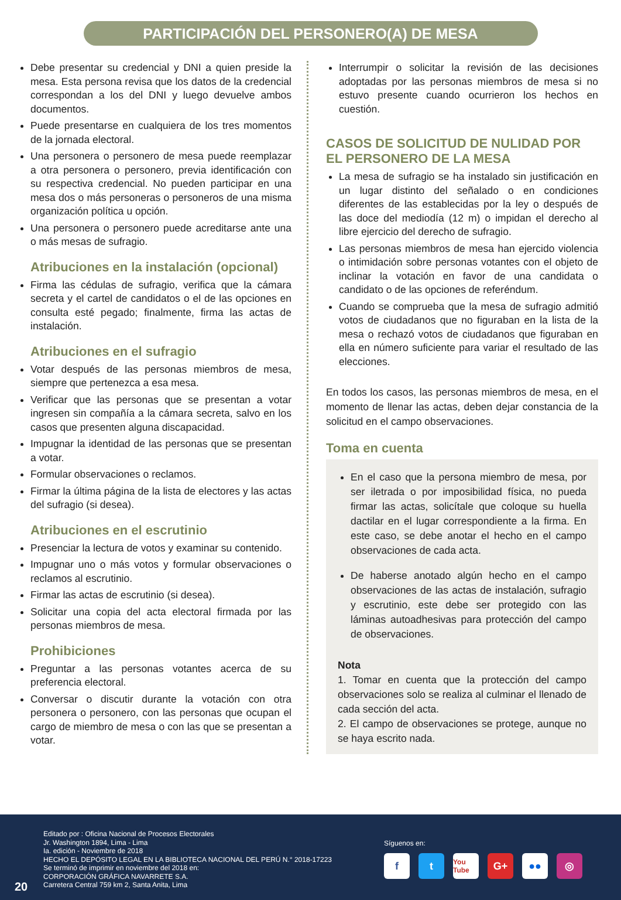PARTICIPACIÓN DEL PERSONERO(A) DE MESA
Debe presentar su credencial y DNI a quien preside la mesa. Esta persona revisa que los datos de la credencial correspondan a los del DNI y luego devuelve ambos documentos.
Puede presentarse en cualquiera de los tres momentos de la jornada electoral.
Una personera o personero de mesa puede reemplazar a otra personera o personero, previa identificación con su respectiva credencial. No pueden participar en una mesa dos o más personeras o personeros de una misma organización política u opción.
Una personera o personero puede acreditarse ante una o más mesas de sufragio.
Atribuciones en la instalación (opcional)
Firma las cédulas de sufragio, verifica que la cámara secreta y el cartel de candidatos o el de las opciones en consulta esté pegado; finalmente, firma las actas de instalación.
Atribuciones en el sufragio
Votar después de las personas miembros de mesa, siempre que pertenezca a esa mesa.
Verificar que las personas que se presentan a votar ingresen sin compañía a la cámara secreta, salvo en los casos que presenten alguna discapacidad.
Impugnar la identidad de las personas que se presentan a votar.
Formular observaciones o reclamos.
Firmar la última página de la lista de electores y las actas del sufragio (si desea).
Atribuciones en el escrutinio
Presenciar la lectura de votos y examinar su contenido.
Impugnar uno o más votos y formular observaciones o reclamos al escrutinio.
Firmar las actas de escrutinio (si desea).
Solicitar una copia del acta electoral firmada por las personas miembros de mesa.
Prohibiciones
Preguntar a las personas votantes acerca de su preferencia electoral.
Conversar o discutir durante la votación con otra personera o personero, con las personas que ocupan el cargo de miembro de mesa o con las que se presentan a votar.
Interrumpir o solicitar la revisión de las decisiones adoptadas por las personas miembros de mesa si no estuvo presente cuando ocurrieron los hechos en cuestión.
CASOS DE SOLICITUD DE NULIDAD POR EL PERSONERO DE LA MESA
La mesa de sufragio se ha instalado sin justificación en un lugar distinto del señalado o en condiciones diferentes de las establecidas por la ley o después de las doce del mediodía (12 m) o impidan el derecho al libre ejercicio del derecho de sufragio.
Las personas miembros de mesa han ejercido violencia o intimidación sobre personas votantes con el objeto de inclinar la votación en favor de una candidata o candidato o de las opciones de referéndum.
Cuando se comprueba que la mesa de sufragio admitió votos de ciudadanos que no figuraban en la lista de la mesa o rechazó votos de ciudadanos que figuraban en ella en número suficiente para variar el resultado de las elecciones.
En todos los casos, las personas miembros de mesa, en el momento de llenar las actas, deben dejar constancia de la solicitud en el campo observaciones.
Toma en cuenta
En el caso que la persona miembro de mesa, por ser iletrada o por imposibilidad física, no pueda firmar las actas, solicítale que coloque su huella dactilar en el lugar correspondiente a la firma. En este caso, se debe anotar el hecho en el campo observaciones de cada acta.
De haberse anotado algún hecho en el campo observaciones de las actas de instalación, sufragio y escrutinio, este debe ser protegido con las láminas autoadhesivas para protección del campo de observaciones.
Nota
1. Tomar en cuenta que la protección del campo observaciones solo se realiza al culminar el llenado de cada sección del acta.
2. El campo de observaciones se protege, aunque no se haya escrito nada.
Editado por : Oficina Nacional de Procesos Electorales
Jr. Washington 1894, Lima - Lima
Ia. edición - Noviembre de 2018
HECHO EL DEPÓSITO LEGAL EN LA BIBLIOTECA NACIONAL DEL PERÚ N.° 2018-17223
Se terminó de imprimir en noviembre del 2018 en:
CORPORACIÓN GRÁFICA NAVARRETE S.A.
Carretera Central 759 km 2, Santa Anita, Lima
20
Síguenos en:
ft You Tube G+ ●● ◎